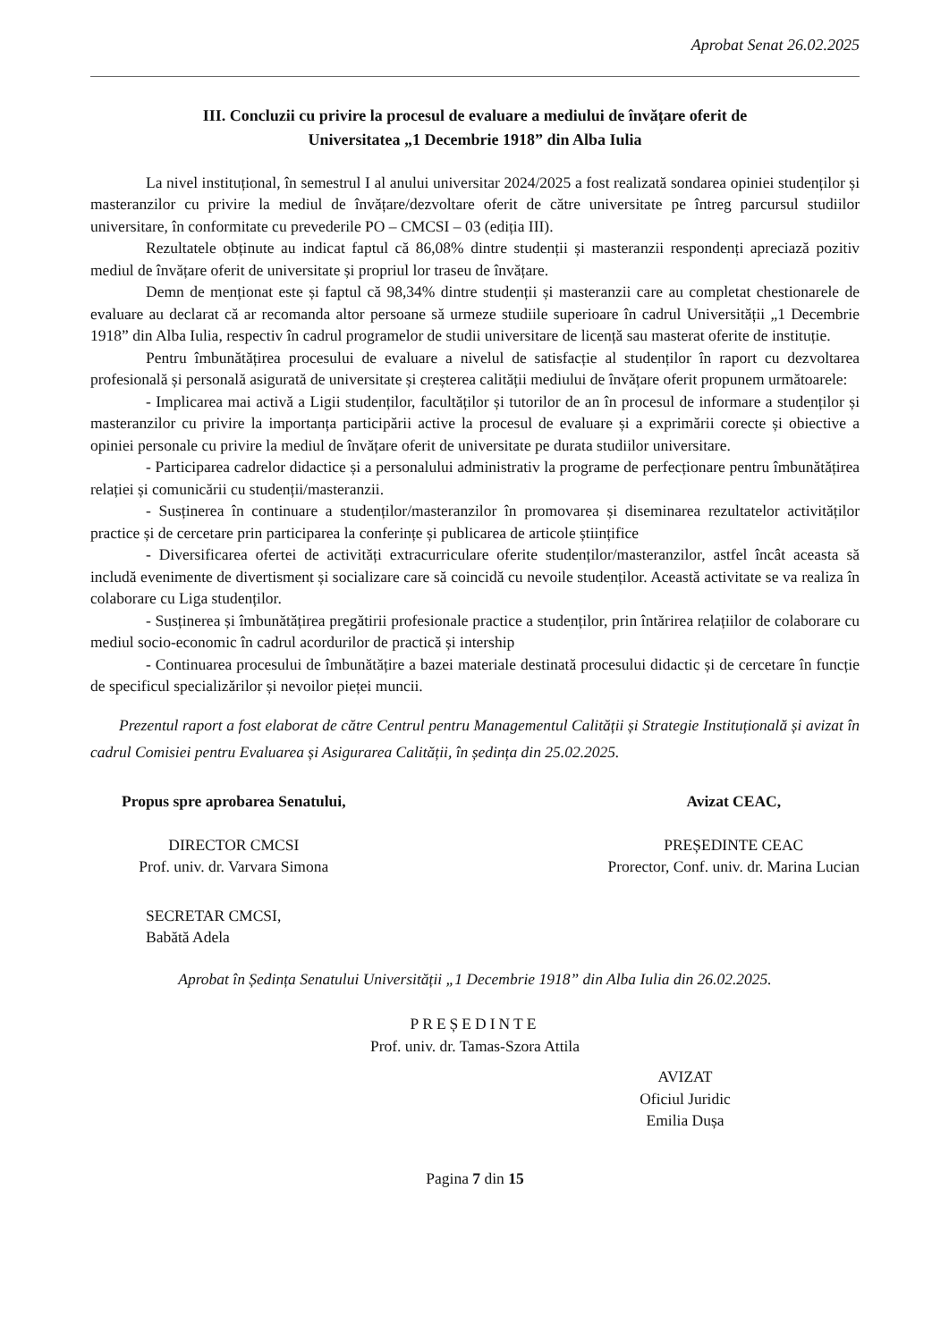Aprobat Senat 26.02.2025
III. Concluzii cu privire la procesul de evaluare a mediului de învățare oferit de
Universitatea „1 Decembrie 1918” din Alba Iulia
La nivel instituțional, în semestrul I al anului universitar 2024/2025 a fost realizată sondarea opiniei studenților și masteranzilor cu privire la mediul de învățare/dezvoltare oferit de către universitate pe întreg parcursul studiilor universitare, în conformitate cu prevederile PO – CMCSI – 03 (ediția III).
Rezultatele obținute au indicat faptul că 86,08% dintre studenții și masteranzii respondenți apreciază pozitiv mediul de învățare oferit de universitate și propriul lor traseu de învățare.
Demn de menționat este și faptul că 98,34% dintre studenții și masteranzii care au completat chestionarele de evaluare au declarat că ar recomanda altor persoane să urmeze studiile superioare în cadrul Universității „1 Decembrie 1918” din Alba Iulia, respectiv în cadrul programelor de studii universitare de licență sau masterat oferite de instituție.
Pentru îmbunătățirea procesului de evaluare a nivelul de satisfacție al studenților în raport cu dezvoltarea profesională și personală asigurată de universitate și creșterea calității mediului de învățare oferit propunem următoarele:
- Implicarea mai activă a Ligii studenților, facultăților și tutorilor de an în procesul de informare a studenților și masteranzilor cu privire la importanța participării active la procesul de evaluare și a exprimării corecte și obiective a opiniei personale cu privire la mediul de învățare oferit de universitate pe durata studiilor universitare.
- Participarea cadrelor didactice și a personalului administrativ la programe de perfecționare pentru îmbunătățirea relației și comunicării cu studenții/masteranzii.
- Susținerea în continuare a studenților/masteranzilor în promovarea și diseminarea rezultatelor activităților practice și de cercetare prin participarea la conferințe și publicarea de articole științifice
- Diversificarea ofertei de activități extracurriculare oferite studenților/masteranzilor, astfel încât aceasta să includă evenimente de divertisment și socializare care să coincidă cu nevoile studenților. Această activitate se va realiza în colaborare cu Liga studenților.
- Susținerea și îmbunătățirea pregătirii profesionale practice a studenților, prin întărirea relațiilor de colaborare cu mediul socio-economic în cadrul acordurilor de practică și intership
- Continuarea procesului de îmbunătățire a bazei materiale destinată procesului didactic și de cercetare în funcție de specificul specializărilor și nevoilor pieței muncii.
Prezentul raport a fost elaborat de către Centrul pentru Managementul Calității și Strategie Instituțională și avizat în cadrul Comisiei pentru Evaluarea și Asigurarea Calității, în ședința din 25.02.2025.
Propus spre aprobarea Senatului,
DIRECTOR CMCSI
Prof. univ. dr. Varvara Simona
Avizat CEAC,
PREȘEDINTE CEAC
Prorector, Conf. univ. dr. Marina Lucian
SECRETAR CMCSI,
Babătă Adela
Aprobat în Ședința Senatului Universității „1 Decembrie 1918” din Alba Iulia din 26.02.2025.
PREȘEDINTE
Prof. univ. dr. Tamas-Szora Attila
AVIZAT
Oficiul Juridic
Emilia Dușa
Pagina 7 din 15